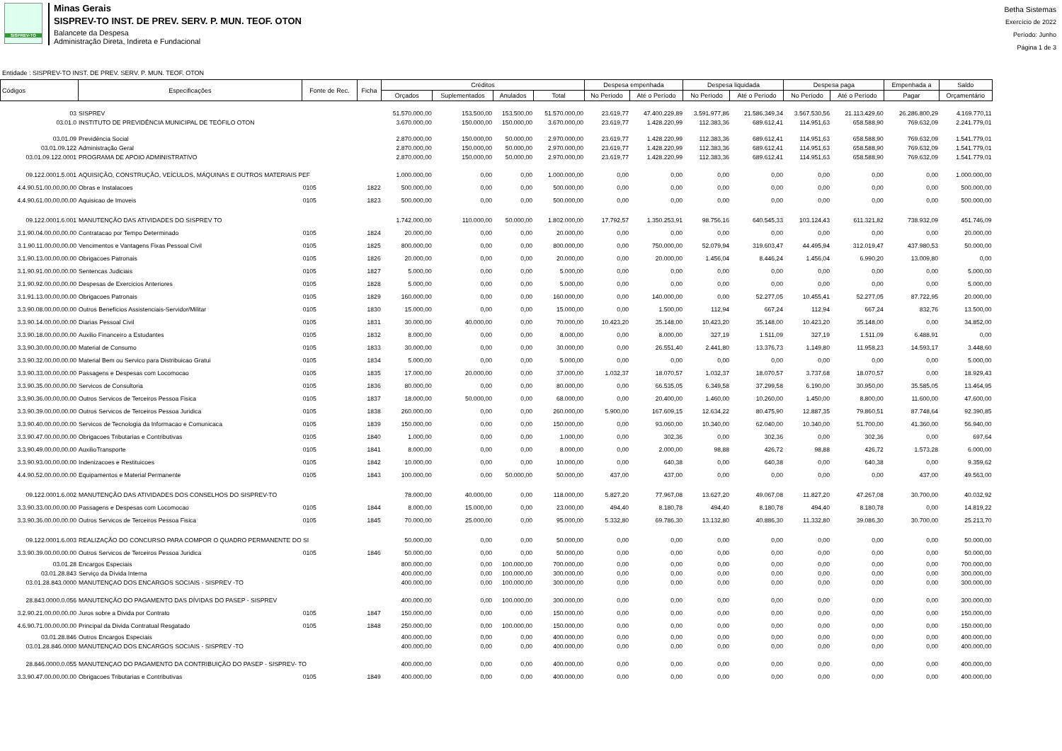SISPREV-TO
Minas Gerais SISPREV-TO INST. DE PREV. SERV. P. MUN. TEOF. OTON
Balancete da Despesa
Administração Direta, Indireta e Fundacional
Betha Sistemas
Exercício de 2022
Período: Junho
Página 1 de 3
Entidade : SISPREV-TO INST. DE PREV. SERV. P. MUN. TEOF. OTON
| Códigos | Especificações | Fonte de Rec. | Ficha | Créditos | | | | Despesa empenhada | | Despesa liquidada | | Despesa paga | | Empenhada a | Saldo |
| --- | --- | --- | --- | --- | --- | --- | --- | --- | --- | --- | --- | --- | --- | --- | --- |
| | | | | Orçados | Suplementados | Anulados | Total | No Período | Até o Período | No Período | Até o Período | No Período | Até o Período | Pagar | Orçamentário |
| 03 | SISPREV | | | 51.570.000,00 | 153.500,00 | 153.500,00 | 51.570.000,00 | 23.619,77 | 47.400.229,89 | 3.591.977,86 | 21.586.349,34 | 3.567.530,56 | 21.113.429,60 | 26.286.800,29 | 4.169.770,11 |
| 03.01.0 | INSTITUTO DE PREVIDÊNCIA MUNICIPAL DE TEÓFILO OTON | | | 3.670.000,00 | 150.000,00 | 150.000,00 | 3.670.000,00 | 23.619,77 | 1.428.220,99 | 112.383,36 | 689.612,41 | 114.951,63 | 658.588,90 | 769.632,09 | 2.241.779,01 |
| 03.01.09 | Previdência Social | | | 2.870.000,00 | 150.000,00 | 50.000,00 | 2.970.000,00 | 23.619,77 | 1.428.220,99 | 112.383,36 | 689.612,41 | 114.951,63 | 658.588,90 | 769.632,09 | 1.541.779,01 |
| 03.01.09.122 | Administração Geral | | | 2.870.000,00 | 150.000,00 | 50.000,00 | 2.970.000,00 | 23.619,77 | 1.428.220,99 | 112.383,36 | 689.612,41 | 114.951,63 | 658.588,90 | 769.632,09 | 1.541.779,01 |
| 03.01.09.122.0001 | PROGRAMA DE APOIO ADMINISTRATIVO | | | 2.870.000,00 | 150.000,00 | 50.000,00 | 2.970.000,00 | 23.619,77 | 1.428.220,99 | 112.383,36 | 689.612,41 | 114.951,63 | 658.588,90 | 769.632,09 | 1.541.779,01 |
| 09.122.0001.5.001 | AQUISIÇÃO, CONSTRUÇÃO, VEÍCULOS, MÁQUINAS E OUTROS MATERIAIS PEF | | | 1.000.000,00 | 0,00 | 0,00 | 1.000.000,00 | 0,00 | 0,00 | 0,00 | 0,00 | 0,00 | 0,00 | 0,00 | 1.000.000,00 |
| 4.4.90.51.00.00.00.00 | Obras e Instalacoes | 0105 | 1822 | 500.000,00 | 0,00 | 0,00 | 500.000,00 | 0,00 | 0,00 | 0,00 | 0,00 | 0,00 | 0,00 | 0,00 | 500.000,00 |
| 4.4.90.61.00.00.00.00 | Aquisicao de Imoveis | 0105 | 1823 | 500.000,00 | 0,00 | 0,00 | 500.000,00 | 0,00 | 0,00 | 0,00 | 0,00 | 0,00 | 0,00 | 0,00 | 500.000,00 |
| 09.122.0001.6.001 | MANUTENÇÃO DAS ATIVIDADES DO SISPREV TO | | | 1.742.000,00 | 110.000,00 | 50.000,00 | 1.802.000,00 | 17.792,57 | 1.350.253,91 | 98.756,16 | 640.545,33 | 103.124,43 | 611.321,82 | 738.932,09 | 451.746,09 |
| 3.1.90.04.00.00.00.00 | Contratacao por Tempo Determinado | 0105 | 1824 | 20.000,00 | 0,00 | 0,00 | 20.000,00 | 0,00 | 0,00 | 0,00 | 0,00 | 0,00 | 0,00 | 0,00 | 20.000,00 |
| 3.1.90.11.00.00.00.00 | Vencimentos e Vantagens Fixas Pessoal Civil | 0105 | 1825 | 800.000,00 | 0,00 | 0,00 | 800.000,00 | 0,00 | 750.000,00 | 52.079,94 | 319.603,47 | 44.495,94 | 312.019,47 | 437.980,53 | 50.000,00 |
| 3.1.90.13.00.00.00.00 | Obrigacoes Patronais | 0105 | 1826 | 20.000,00 | 0,00 | 0,00 | 20.000,00 | 0,00 | 20.000,00 | 1.456,04 | 8.446,24 | 1.456,04 | 6.990,20 | 13.009,80 | 0,00 |
| 3.1.90.91.00.00.00.00 | Sentencas Judiciais | 0105 | 1827 | 5.000,00 | 0,00 | 0,00 | 5.000,00 | 0,00 | 0,00 | 0,00 | 0,00 | 0,00 | 0,00 | 0,00 | 5.000,00 |
| 3.1.90.92.00.00.00.00 | Despesas de Exercicios Anteriores | 0105 | 1828 | 5.000,00 | 0,00 | 0,00 | 5.000,00 | 0,00 | 0,00 | 0,00 | 0,00 | 0,00 | 0,00 | 0,00 | 5.000,00 |
| 3.1.91.13.00.00.00.00 | Obrigacoes Patronais | 0105 | 1829 | 160.000,00 | 0,00 | 0,00 | 160.000,00 | 0,00 | 140.000,00 | 0,00 | 52.277,05 | 10.455,41 | 52.277,05 | 87.722,95 | 20.000,00 |
| 3.3.90.08.00.00.00.00 | Outros Benefícios Assistenciais-Servidor/Militar | 0105 | 1830 | 15.000,00 | 0,00 | 0,00 | 15.000,00 | 0,00 | 1.500,00 | 112,94 | 667,24 | 112,94 | 667,24 | 832,76 | 13.500,00 |
| 3.3.90.14.00.00.00.00 | Diarias Pessoal Civil | 0105 | 1831 | 30.000,00 | 40.000,00 | 0,00 | 70.000,00 | 10.423,20 | 35.148,00 | 10.423,20 | 35.148,00 | 10.423,20 | 35.148,00 | 0,00 | 34.852,00 |
| 3.3.90.18.00.00.00.00 | Auxilio Financeiro a Estudantes | 0105 | 1832 | 8.000,00 | 0,00 | 0,00 | 8.000,00 | 0,00 | 8.000,00 | 327,19 | 1.511,09 | 327,19 | 1.511,09 | 6.488,91 | 0,00 |
| 3.3.90.30.00.00.00.00 | Material de Consumo | 0105 | 1833 | 30.000,00 | 0,00 | 0,00 | 30.000,00 | 0,00 | 26.551,40 | 2.441,80 | 13.376,73 | 1.149,80 | 11.958,23 | 14.593,17 | 3.448,60 |
| 3.3.90.32.00.00.00.00 | Material Bem ou Servico para Distribuicao Gratui | 0105 | 1834 | 5.000,00 | 0,00 | 0,00 | 5.000,00 | 0,00 | 0,00 | 0,00 | 0,00 | 0,00 | 0,00 | 0,00 | 5.000,00 |
| 3.3.90.33.00.00.00.00 | Passagens e Despesas com Locomocao | 0105 | 1835 | 17.000,00 | 20.000,00 | 0,00 | 37.000,00 | 1.032,37 | 18.070,57 | 1.032,37 | 18.070,57 | 3.737,68 | 18.070,57 | 0,00 | 18.929,43 |
| 3.3.90.35.00.00.00.00 | Servicos de Consultoria | 0105 | 1836 | 80.000,00 | 0,00 | 0,00 | 80.000,00 | 0,00 | 66.535,05 | 6.349,58 | 37.299,58 | 6.190,00 | 30.950,00 | 35.585,05 | 13.464,95 |
| 3.3.90.36.00.00.00.00 | Outros Servicos de Terceiros Pessoa Fisica | 0105 | 1837 | 18.000,00 | 50.000,00 | 0,00 | 68.000,00 | 0,00 | 20.400,00 | 1.460,00 | 10.260,00 | 1.450,00 | 8.800,00 | 11.600,00 | 47.600,00 |
| 3.3.90.39.00.00.00.00 | Outros Servicos de Terceiros Pessoa Juridica | 0105 | 1838 | 260.000,00 | 0,00 | 0,00 | 260.000,00 | 5.900,00 | 167.609,15 | 12.634,22 | 80.475,90 | 12.887,35 | 79.860,51 | 87.748,64 | 92.390,85 |
| 3.3.90.40.00.00.00.00 | Servicos de Tecnologia da Informacao e Comunicaca | 0105 | 1839 | 150.000,00 | 0,00 | 0,00 | 150.000,00 | 0,00 | 93.060,00 | 10.340,00 | 62.040,00 | 10.340,00 | 51.700,00 | 41.360,00 | 56.940,00 |
| 3.3.90.47.00.00.00.00 | Obrigacoes Tributarias e Contributivas | 0105 | 1840 | 1.000,00 | 0,00 | 0,00 | 1.000,00 | 0,00 | 302,36 | 0,00 | 302,36 | 0,00 | 302,36 | 0,00 | 697,64 |
| 3.3.90.49.00.00.00.00 | AuxilioTransporte | 0105 | 1841 | 8.000,00 | 0,00 | 0,00 | 8.000,00 | 0,00 | 2.000,00 | 98,88 | 426,72 | 98,88 | 426,72 | 1.573,28 | 6.000,00 |
| 3.3.90.93.00.00.00.00 | Indenizacoes e Restituicoes | 0105 | 1842 | 10.000,00 | 0,00 | 0,00 | 10.000,00 | 0,00 | 640,38 | 0,00 | 640,38 | 0,00 | 640,38 | 0,00 | 9.359,62 |
| 4.4.90.52.00.00.00.00 | Equipamentos e Material Permanente | 0105 | 1843 | 100.000,00 | 0,00 | 50.000,00 | 50.000,00 | 437,00 | 437,00 | 0,00 | 0,00 | 0,00 | 0,00 | 437,00 | 49.563,00 |
| 09.122.0001.6.002 | MANUTENÇÃO DAS ATIVIDADES DOS CONSELHOS DO SISPREV-TO | | | 78.000,00 | 40.000,00 | 0,00 | 118.000,00 | 5.827,20 | 77.967,08 | 13.627,20 | 49.067,08 | 11.827,20 | 47.267,08 | 30.700,00 | 40.032,92 |
| 3.3.90.33.00.00.00.00 | Passagens e Despesas com Locomocao | 0105 | 1844 | 8.000,00 | 15.000,00 | 0,00 | 23.000,00 | 494,40 | 8.180,78 | 494,40 | 8.180,78 | 494,40 | 8.180,78 | 0,00 | 14.819,22 |
| 3.3.90.36.00.00.00.00 | Outros Servicos de Terceiros Pessoa Fisica | 0105 | 1845 | 70.000,00 | 25.000,00 | 0,00 | 95.000,00 | 5.332,80 | 69.786,30 | 13.132,80 | 40.886,30 | 11.332,80 | 39.086,30 | 30.700,00 | 25.213,70 |
| 09.122.0001.6.003 | REALIZAÇÃO DO CONCURSO PARA COMPOR O QUADRO PERMANENTE DO SI | | | 50.000,00 | 0,00 | 0,00 | 50.000,00 | 0,00 | 0,00 | 0,00 | 0,00 | 0,00 | 0,00 | 0,00 | 50.000,00 |
| 3.3.90.39.00.00.00.00 | Outros Servicos de Terceiros Pessoa Juridica | 0105 | 1846 | 50.000,00 | 0,00 | 0,00 | 50.000,00 | 0,00 | 0,00 | 0,00 | 0,00 | 0,00 | 0,00 | 0,00 | 50.000,00 |
| 03.01.28 | Encargos Especiais | | | 800.000,00 | 0,00 | 100.000,00 | 700.000,00 | 0,00 | 0,00 | 0,00 | 0,00 | 0,00 | 0,00 | 0,00 | 700.000,00 |
| 03.01.28.843 | Serviço da Dívida Interna | | | 400.000,00 | 0,00 | 100.000,00 | 300.000,00 | 0,00 | 0,00 | 0,00 | 0,00 | 0,00 | 0,00 | 0,00 | 300.000,00 |
| 03.01.28.843.0000 | MANUTENÇAO DOS ENCARGOS SOCIAIS - SISPREV -TO | | | 400.000,00 | 0,00 | 100.000,00 | 300.000,00 | 0,00 | 0,00 | 0,00 | 0,00 | 0,00 | 0,00 | 0,00 | 300.000,00 |
| 28.843.0000.0.056 | MANUTENÇÃO DO PAGAMENTO DAS DÍVIDAS DO PASEP - SISPREV | | | 400.000,00 | 0,00 | 100.000,00 | 300.000,00 | 0,00 | 0,00 | 0,00 | 0,00 | 0,00 | 0,00 | 0,00 | 300.000,00 |
| 3.2.90.21.00.00.00.00 | Juros sobre a Divida por Contrato | 0105 | 1847 | 150.000,00 | 0,00 | 0,00 | 150.000,00 | 0,00 | 0,00 | 0,00 | 0,00 | 0,00 | 0,00 | 0,00 | 150.000,00 |
| 4.6.90.71.00.00.00.00 | Principal da Divida Contratual Resgatado | 0105 | 1848 | 250.000,00 | 0,00 | 100.000,00 | 150.000,00 | 0,00 | 0,00 | 0,00 | 0,00 | 0,00 | 0,00 | 0,00 | 150.000,00 |
| 03.01.28.846 | Outros Encargos Especiais | | | 400.000,00 | 0,00 | 0,00 | 400.000,00 | 0,00 | 0,00 | 0,00 | 0,00 | 0,00 | 0,00 | 0,00 | 400.000,00 |
| 03.01.28.846.0000 | MANUTENÇAO DOS ENCARGOS SOCIAIS - SISPREV -TO | | | 400.000,00 | 0,00 | 0,00 | 400.000,00 | 0,00 | 0,00 | 0,00 | 0,00 | 0,00 | 0,00 | 0,00 | 400.000,00 |
| 28.846.0000.0.055 | MANUTENÇAO DO PAGAMENTO DA CONTRIBUIÇÃO DO PASEP - SISPREV- TO | | | 400.000,00 | 0,00 | 0,00 | 400.000,00 | 0,00 | 0,00 | 0,00 | 0,00 | 0,00 | 0,00 | 0,00 | 400.000,00 |
| 3.3.90.47.00.00.00.00 | Obrigacoes Tributarias e Contributivas | 0105 | 1849 | 400.000,00 | 0,00 | 0,00 | 400.000,00 | 0,00 | 0,00 | 0,00 | 0,00 | 0,00 | 0,00 | 0,00 | 400.000,00 |